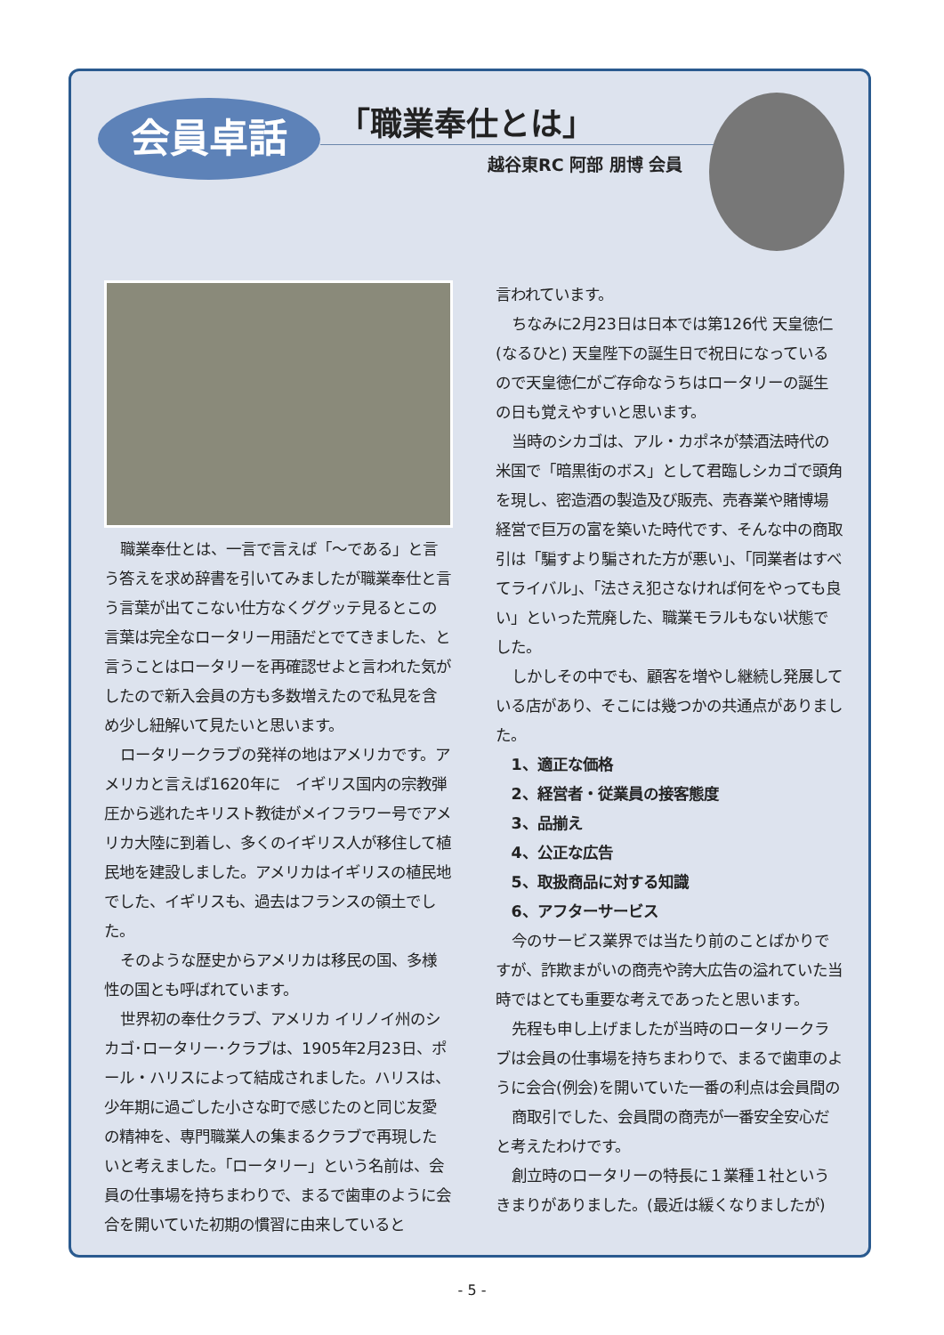会員卓話 「職業奉仕とは」
越谷東RC 阿部 朋博 会員
職業奉仕とは、一言で言えば「〜である」と言う答えを求め辞書を引いてみましたが職業奉仕と言う言葉が出てこない仕方なくググッテ見るとこの言葉は完全なロータリー用語だとでてきました、と言うことはロータリーを再確認せよと言われた気がしたので新入会員の方も多数増えたので私見を含め少し紐解いて見たいと思います。
ロータリークラブの発祥の地はアメリカです。アメリカと言えば1620年に　イギリス国内の宗教弾圧から逃れたキリスト教徒がメイフラワー号でアメリカ大陸に到着し、多くのイギリス人が移住して植民地を建設しました。アメリカはイギリスの植民地でした、イギリスも、過去はフランスの領土でした。
そのような歴史からアメリカは移民の国、多様性の国とも呼ばれています。
世界初の奉仕クラブ、アメリカ イリノイ州のシカゴ･ロータリー･クラブは、1905年2月23日、ポール・ハリスによって結成されました。ハリスは、少年期に過ごした小さな町で感じたのと同じ友愛の精神を、専門職業人の集まるクラブで再現したいと考えました。「ロータリー」という名前は、会員の仕事場を持ちまわりで、まるで歯車のように会合を開いていた初期の慣習に由来していると
言われています。
ちなみに2月23日は日本では第126代 天皇徳仁(なるひと) 天皇陛下の誕生日で祝日になっているので天皇徳仁がご存命なうちはロータリーの誕生の日も覚えやすいと思います。
当時のシカゴは、アル・カポネが禁酒法時代の米国で「暗黒街のボス」として君臨しシカゴで頭角を現し、密造酒の製造及び販売、売春業や賭博場経営で巨万の富を築いた時代です、そんな中の商取引は「騙すより騙された方が悪い」、「同業者はすべてライバル」、「法さえ犯さなければ何をやっても良い」といった荒廃した、職業モラルもない状態でした。
しかしその中でも、顧客を増やし継続し発展している店があり、そこには幾つかの共通点がありました。
1、適正な価格
2、経営者・従業員の接客態度
3、品揃え
4、公正な広告
5、取扱商品に対する知識
6、アフターサービス
今のサービス業界では当たり前のことばかりですが、詐欺まがいの商売や誇大広告の溢れていた当時ではとても重要な考えであったと思います。
先程も申し上げましたが当時のロータリークラブは会員の仕事場を持ちまわりで、まるで歯車のように会合(例会)を開いていた一番の利点は会員間の
商取引でした、会員間の商売が一番安全安心だと考えたわけです。
創立時のロータリーの特長に１業種１社というきまりがありました。(最近は緩くなりましたが)
- 5 -